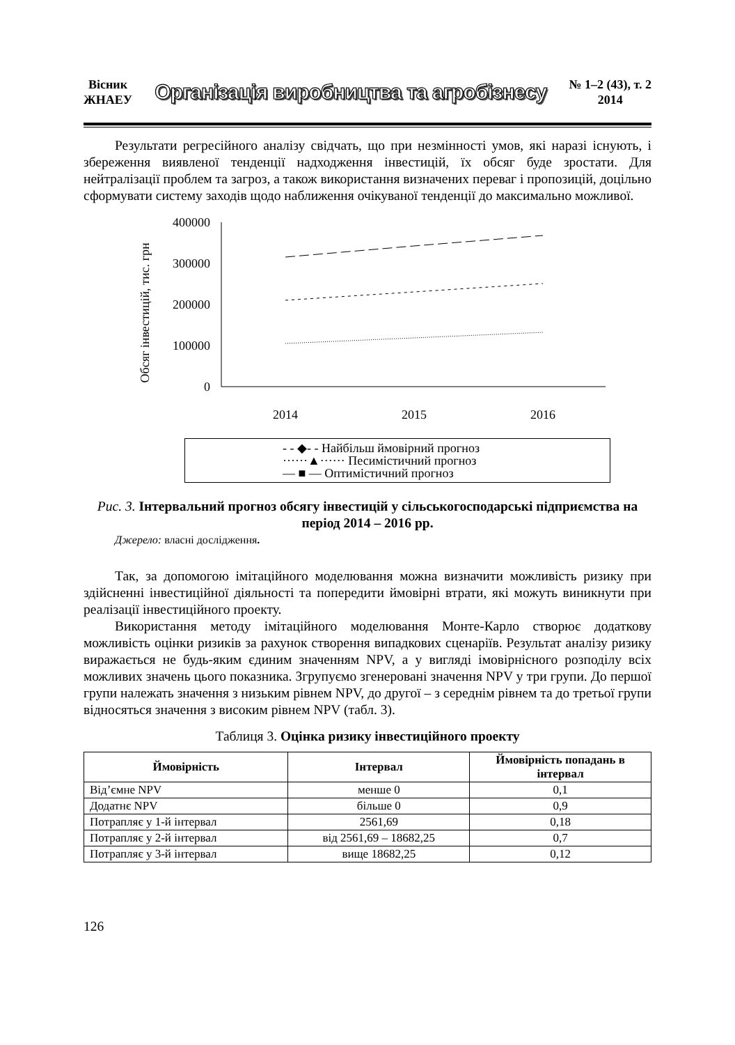Вісник
ЖНАЕУ
Організація виробництва та агробізнесу
№ 1–2 (43), т. 2
2014
Результати регресійного аналізу свідчать, що при незмінності умов, які наразі існують, і збереження виявленої тенденції надходження інвестицій, їх обсяг буде зростати. Для нейтралізації проблем та загроз, а також використання визначених переваг і пропозицій, доцільно сформувати систему заходів щодо наближення очікуваної тенденції до максимально можливої.
Обсяг інвестицій, тис. грн
400000
300000
200000
100000
0
2014
2015
2016
- - ◆- - Найбільш ймовірний прогноз
······▲······ Песимістичний прогноз
— ■ — Оптимістичний прогноз
Рис. 3. Інтервальний прогноз обсягу інвестицій у сільськогосподарські підприємства на період 2014 – 2016 рр.
Джерело: власні дослідження.
Так, за допомогою імітаційного моделювання можна визначити можливість ризику при здійсненні інвестиційної діяльності та попередити ймовірні втрати, які можуть виникнути при реалізації інвестиційного проекту.
Використання методу імітаційного моделювання Монте-Карло створює додаткову можливість оцінки ризиків за рахунок створення випадкових сценаріїв. Результат аналізу ризику виражається не будь-яким єдиним значенням NPV, а у вигляді імовірнісного розподілу всіх можливих значень цього показника. Згрупуємо згенеровані значення NPV у три групи. До першої групи належать значення з низьким рівнем NPV, до другої – з середнім рівнем та до третьої групи відносяться значення з високим рівнем NPV (табл. 3).
Таблиця 3. Оцінка ризику інвестиційного проекту
| Ймовірність | Інтервал | Ймовірність попадань в інтервал |
| --- | --- | --- |
| Від’ємне NPV | менше 0 | 0,1 |
| Додатнє NPV | більше 0 | 0,9 |
| Потрапляє у 1-й інтервал | 2561,69 | 0,18 |
| Потрапляє у 2-й інтервал | від 2561,69 – 18682,25 | 0,7 |
| Потрапляє у 3-й інтервал | вище 18682,25 | 0,12 |
126